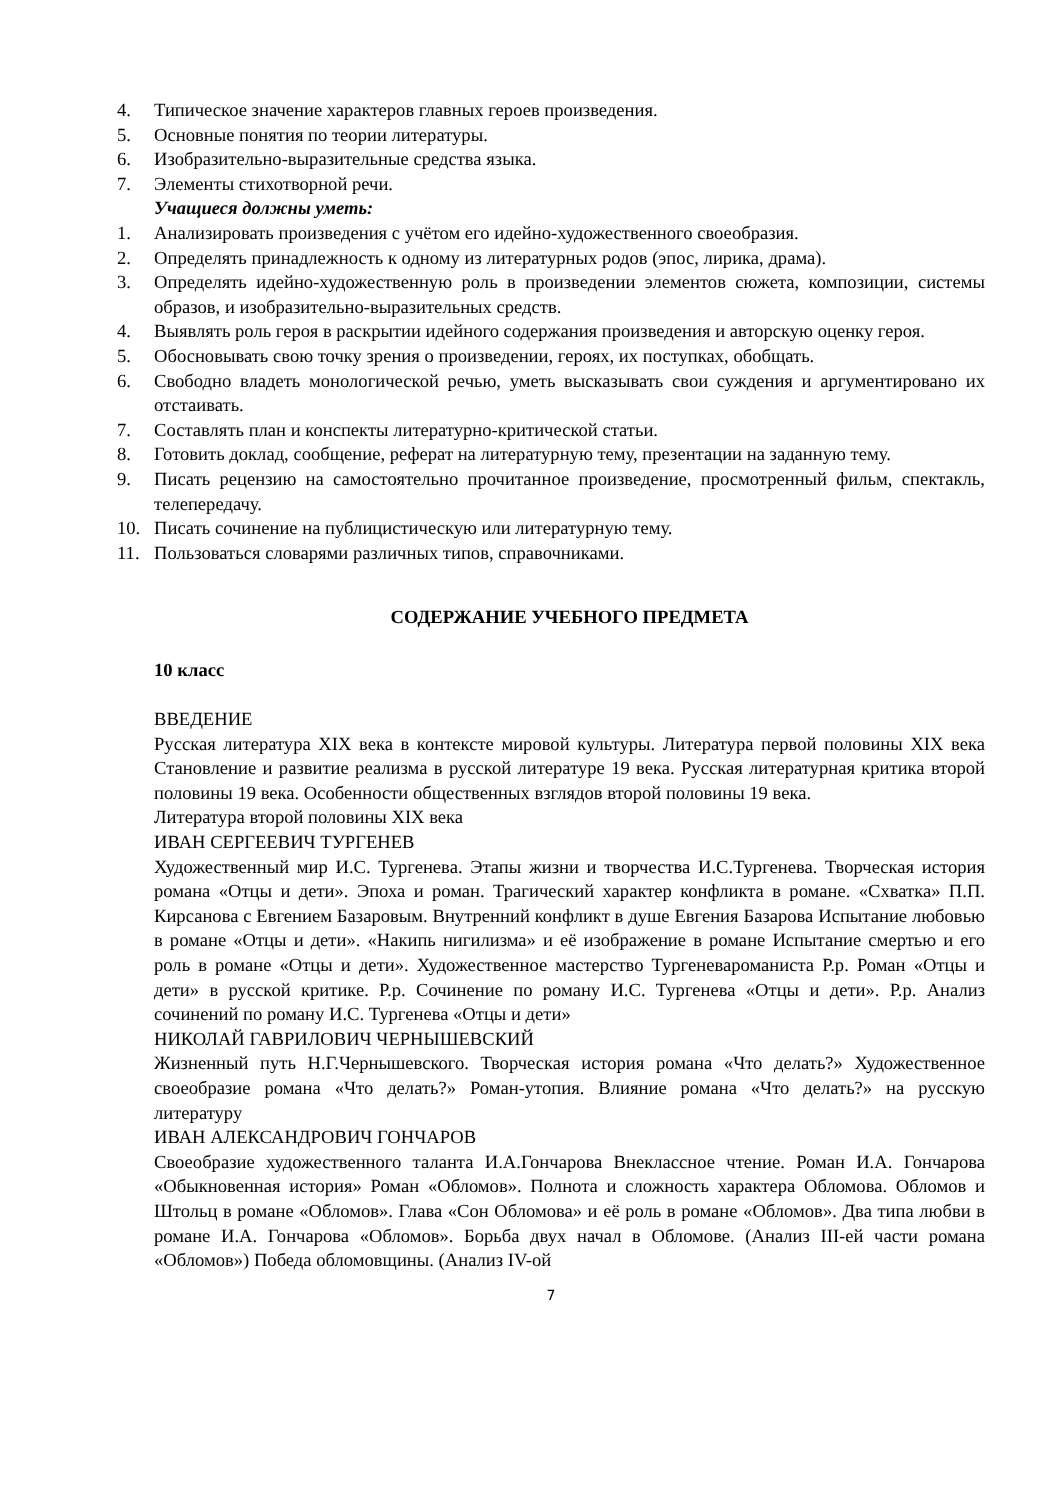4. Типическое значение характеров главных героев произведения.
5. Основные понятия по теории литературы.
6. Изобразительно-выразительные средства языка.
7. Элементы стихотворной речи.
Учащиеся должны уметь:
1. Анализировать произведения с учётом его идейно-художественного своеобразия.
2. Определять принадлежность к одному из литературных родов (эпос, лирика, драма).
3. Определять идейно-художественную роль в произведении элементов сюжета, композиции, системы образов, и изобразительно-выразительных средств.
4. Выявлять роль героя в раскрытии идейного содержания произведения и авторскую оценку героя.
5. Обосновывать свою точку зрения о произведении, героях, их поступках, обобщать.
6. Свободно владеть монологической речью, уметь высказывать свои суждения и аргументировано их отстаивать.
7. Составлять план и конспекты литературно-критической статьи.
8. Готовить доклад, сообщение, реферат на литературную тему, презентации на заданную тему.
9. Писать рецензию на самостоятельно прочитанное произведение, просмотренный фильм, спектакль, телепередачу.
10. Писать сочинение на публицистическую или литературную тему.
11. Пользоваться словарями различных типов, справочниками.
СОДЕРЖАНИЕ УЧЕБНОГО ПРЕДМЕТА
10 класс
ВВЕДЕНИЕ
Русская литература XIX века в контексте мировой культуры. Литература первой половины XIX века Становление и развитие реализма в русской литературе 19 века. Русская литературная критика второй половины 19 века. Особенности общественных взглядов второй половины 19 века.
Литература второй половины XIX века
ИВАН СЕРГЕЕВИЧ ТУРГЕНЕВ
Художественный мир И.С. Тургенева. Этапы жизни и творчества И.С.Тургенева. Творческая история романа «Отцы и дети». Эпоха и роман. Трагический характер конфликта в романе. «Схватка» П.П. Кирсанова с Евгением Базаровым. Внутренний конфликт в душе Евгения Базарова Испытание любовью в романе «Отцы и дети». «Накипь нигилизма» и её изображение в романе Испытание смертью и его роль в романе «Отцы и дети». Художественное мастерство Тургеневароманиста Р.р. Роман «Отцы и дети» в русской критике. Р.р. Сочинение по роману И.С. Тургенева «Отцы и дети». Р.р. Анализ сочинений по роману И.С. Тургенева «Отцы и дети»
НИКОЛАЙ ГАВРИЛОВИЧ ЧЕРНЫШЕВСКИЙ
Жизненный путь Н.Г.Чернышевского. Творческая история романа «Что делать?» Художественное своеобразие романа «Что делать?» Роман-утопия. Влияние романа «Что делать?» на русскую литературу
ИВАН АЛЕКСАНДРОВИЧ ГОНЧАРОВ
Своеобразие художественного таланта И.А.Гончарова Внеклассное чтение. Роман И.А. Гончарова «Обыкновенная история» Роман «Обломов». Полнота и сложность характера Обломова. Обломов и Штольц в романе «Обломов». Глава «Сон Обломова» и её роль в романе «Обломов». Два типа любви в романе И.А. Гончарова «Обломов». Борьба двух начал в Обломове. (Анализ III-ей части романа «Обломов») Победа обломовщины. (Анализ IV-ой
7